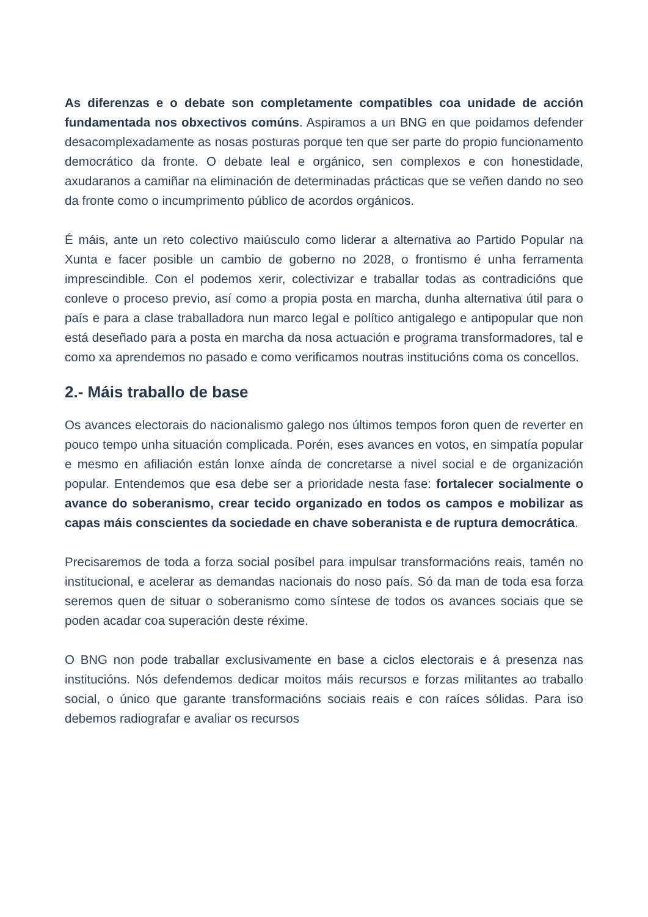As diferenzas e o debate son completamente compatibles coa unidade de acción fundamentada nos obxectivos comúns. Aspiramos a un BNG en que poidamos defender desacomplexadamente as nosas posturas porque ten que ser parte do propio funcionamento democrático da fronte. O debate leal e orgánico, sen complexos e con honestidade, axudaranos a camiñar na eliminación de determinadas prácticas que se veñen dando no seo da fronte como o incumprimento público de acordos orgánicos.
É máis, ante un reto colectivo maiúsculo como liderar a alternativa ao Partido Popular na Xunta e facer posible un cambio de goberno no 2028, o frontismo é unha ferramenta imprescindible. Con el podemos xerir, colectivizar e traballar todas as contradicións que conleve o proceso previo, así como a propia posta en marcha, dunha alternativa útil para o país e para a clase traballadora nun marco legal e político antigalego e antipopular que non está deseñado para a posta en marcha da nosa actuación e programa transformadores, tal e como xa aprendemos no pasado e como verificamos noutras institucións coma os concellos.
2.- Máis traballo de base
Os avances electorais do nacionalismo galego nos últimos tempos foron quen de reverter en pouco tempo unha situación complicada. Porén, eses avances en votos, en simpatía popular e mesmo en afiliación están lonxe aínda de concretarse a nivel social e de organización popular. Entendemos que esa debe ser a prioridade nesta fase: fortalecer socialmente o avance do soberanismo, crear tecido organizado en todos os campos e mobilizar as capas máis conscientes da sociedade en chave soberanista e de ruptura democrática.
Precisaremos de toda a forza social posíbel para impulsar transformacións reais, tamén no institucional, e acelerar as demandas nacionais do noso país. Só da man de toda esa forza seremos quen de situar o soberanismo como síntese de todos os avances sociais que se poden acadar coa superación deste réxime.
O BNG non pode traballar exclusivamente en base a ciclos electorais e á presenza nas institucións. Nós defendemos dedicar moitos máis recursos e forzas militantes ao traballo social, o único que garante transformacións sociais reais e con raíces sólidas. Para iso debemos radiografar e avaliar os recursos